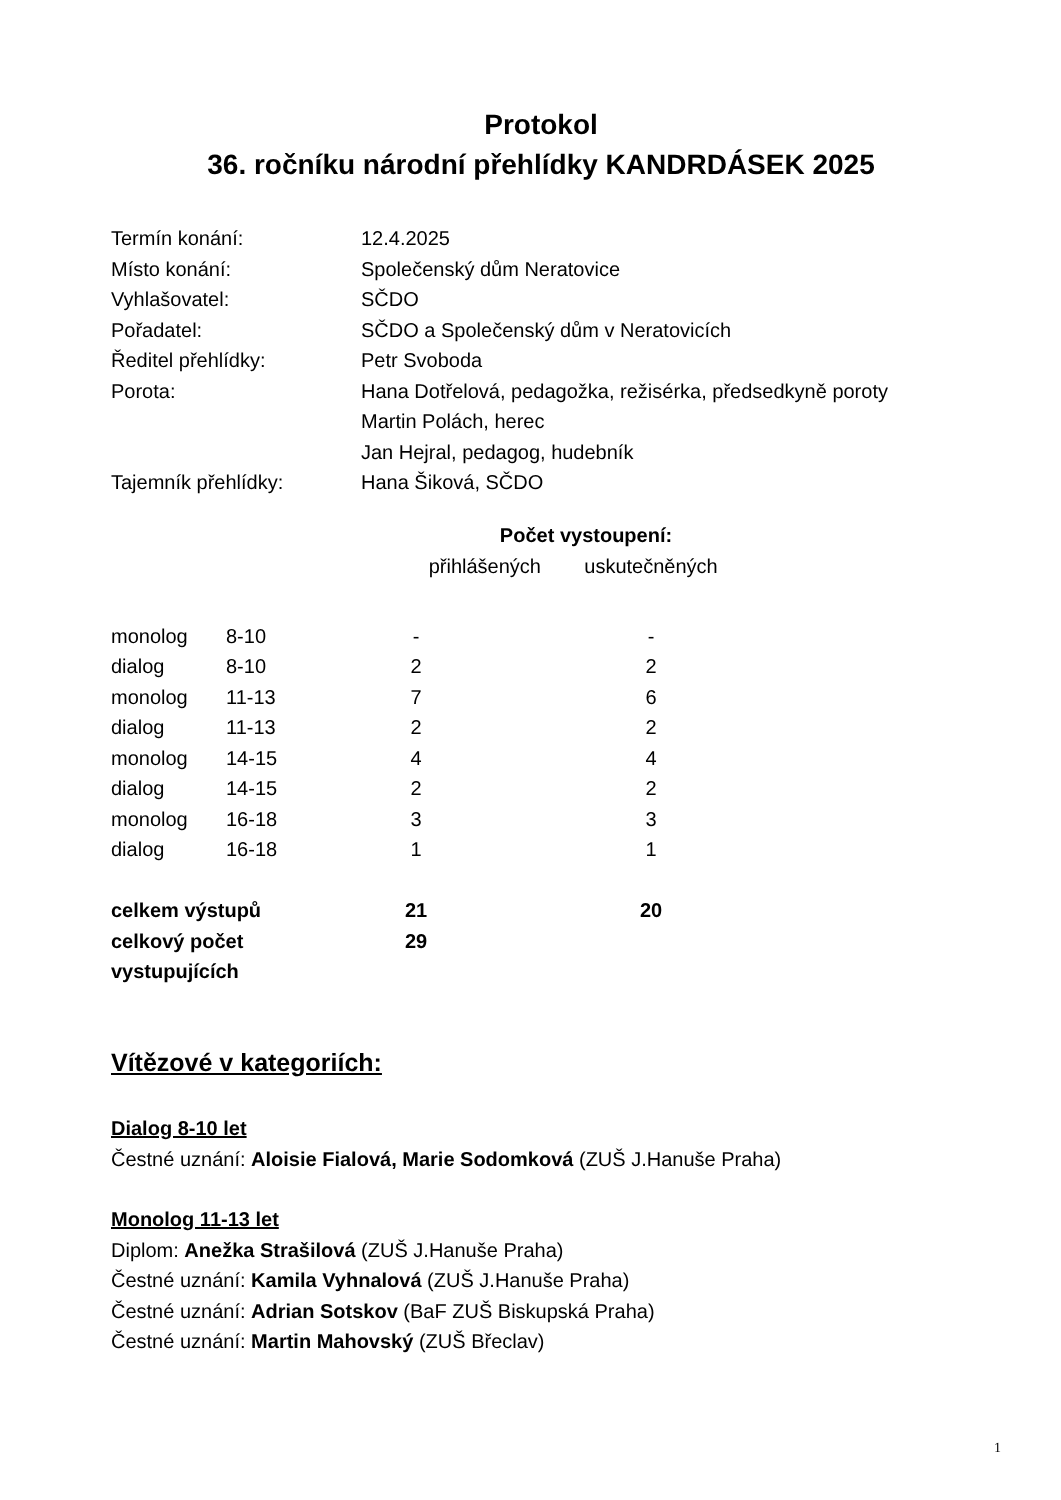Protokol
36. ročníku národní přehlídky KANDRDÁSEK 2025
| Termín konání: | 12.4.2025 |
| Místo konání: | Společenský dům Neratovice |
| Vyhlašovatel: | SČDO |
| Pořadatel: | SČDO a Společenský dům v Neratovicích |
| Ředitel přehlídky: | Petr Svoboda |
| Porota: | Hana Dotřelová, pedagožka, režisérka, předsedkyně poroty Martin Polách, herec Jan Hejral, pedagog, hudebník |
| Tajemník přehlídky: | Hana Šiková, SČDO |
Počet vystoupení:
| | | přihlášených | uskutečněných |
| --- | --- | --- | --- |
| monolog | 8-10 | - | - |
| dialog | 8-10 | 2 | 2 |
| monolog | 11-13 | 7 | 6 |
| dialog | 11-13 | 2 | 2 |
| monolog | 14-15 | 4 | 4 |
| dialog | 14-15 | 2 | 2 |
| monolog | 16-18 | 3 | 3 |
| dialog | 16-18 | 1 | 1 |
| celkem výstupů | | 21 | 20 |
| celkový počet vystupujících | | 29 | |
Vítězové v kategoriích:
Dialog 8-10 let
Čestné uznání: Aloisie Fialová, Marie Sodomková (ZUŠ J.Hanuše Praha)
Monolog 11-13 let
Diplom: Anežka Strašilová (ZUŠ J.Hanuše Praha)
Čestné uznání: Kamila Vyhnalová (ZUŠ J.Hanuše Praha)
Čestné uznání: Adrian Sotskov (BaF ZUŠ Biskupská Praha)
Čestné uznání: Martin Mahovský (ZUŠ Břeclav)
1